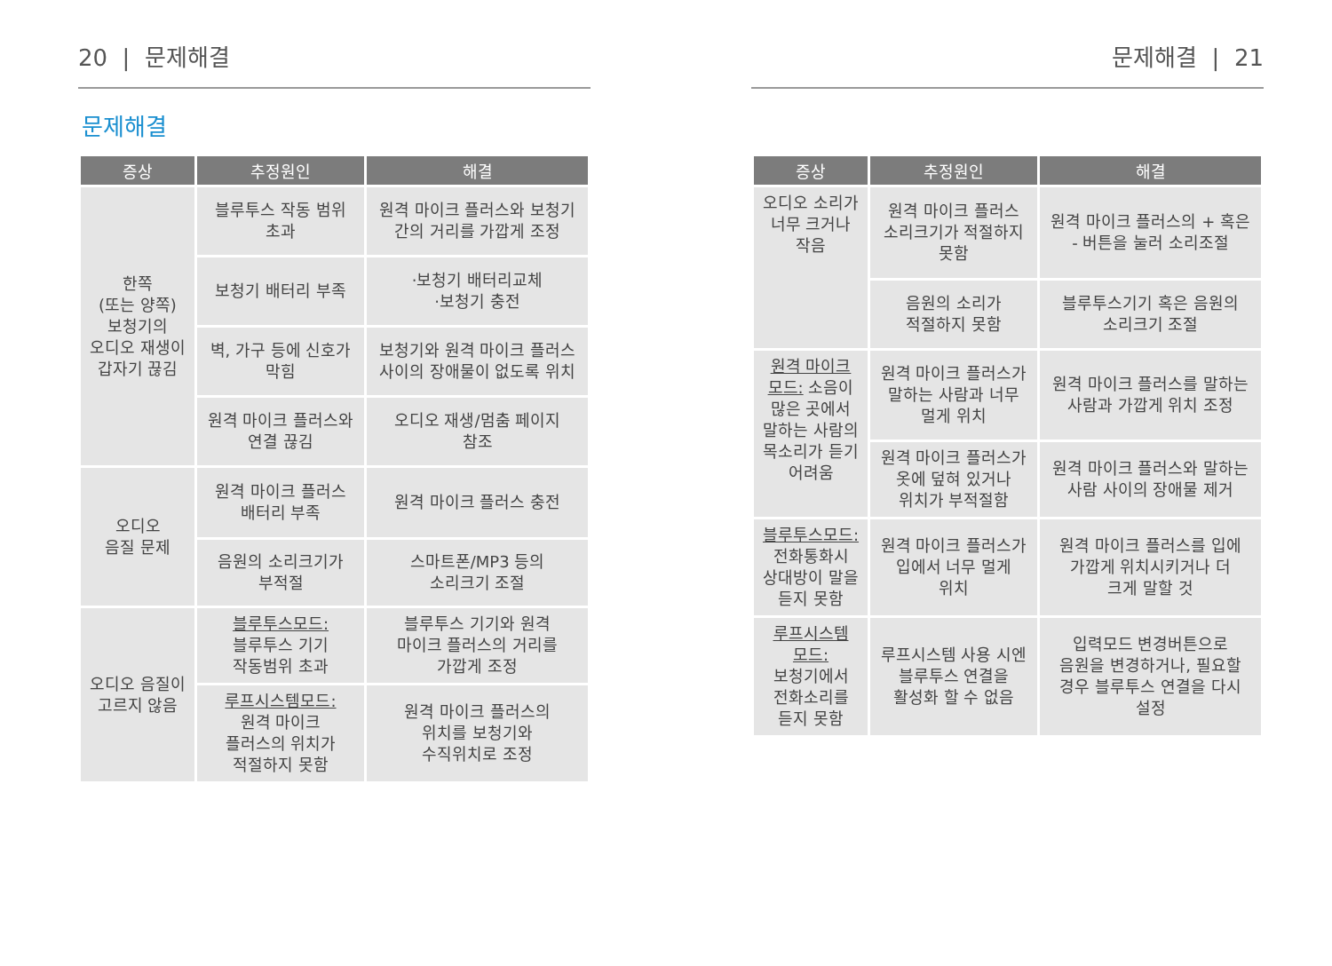20 | 문제해결
문제해결
| 증상 | 추정원인 | 해결 |
| --- | --- | --- |
| 한쪽 (또는 양쪽) 보청기의 오디오 재생이 갑자기 끊김 | 블루투스 작동 범위 초과 | 원격 마이크 플러스와 보청기 간의 거리를 가깝게 조정 |
| | 보청기 배터리 부족 | ·보청기 배터리교체 ·보청기 충전 |
| | 벽, 가구 등에 신호가 막힘 | 보청기와 원격 마이크 플러스 사이의 장애물이 없도록 위치 |
| | 원격 마이크 플러스와 연결 끊김 | 오디오 재생/멈춤 페이지 참조 |
| 오디오 음질 문제 | 원격 마이크 플러스 배터리 부족 | 원격 마이크 플러스 충전 |
| | 음원의 소리크기가 부적절 | 스마트폰/MP3 등의 소리크기 조절 |
| 오디오 음질이 고르지 않음 | 블루투스모드: 블루투스 기기 작동범위 초과 | 블루투스 기기와 원격 마이크 플러스의 거리를 가깝게 조정 |
| | 루프시스템모드: 원격 마이크 플러스의 위치가 적절하지 못함 | 원격 마이크 플러스의 위치를 보청기와 수직위치로 조정 |
문제해결 | 21
| 증상 | 추정원인 | 해결 |
| --- | --- | --- |
| 오디오 소리가 너무 크거나 작음 | 원격 마이크 플러스 소리크기가 적절하지 못함 | 원격 마이크 플러스의 + 혹은 - 버튼을 눌러 소리조절 |
| | 음원의 소리가 적절하지 못함 | 블루투스기기 혹은 음원의 소리크기 조절 |
| 원격 마이크 모드: 소음이 많은 곳에서 말하는 사람의 목소리가 듣기 어려움 | 원격 마이크 플러스가 말하는 사람과 너무 멀게 위치 | 원격 마이크 플러스를 말하는 사람과 가깝게 위치 조정 |
| | 원격 마이크 플러스가 옷에 덮혀 있거나 위치가 부적절함 | 원격 마이크 플러스와 말하는 사람 사이의 장애물 제거 |
| 블루투스모드: 전화통화시 상대방이 말을 듣지 못함 | 원격 마이크 플러스가 입에서 너무 멀게 위치 | 원격 마이크 플러스를 입에 가깝게 위치시키거나 더 크게 말할 것 |
| 루프시스템 모드: 보청기에서 전화소리를 듣지 못함 | 루프시스템 사용 시엔 블루투스 연결을 활성화 할 수 없음 | 입력모드 변경버튼으로 음원을 변경하거나, 필요할 경우 블루투스 연결을 다시 설정 |